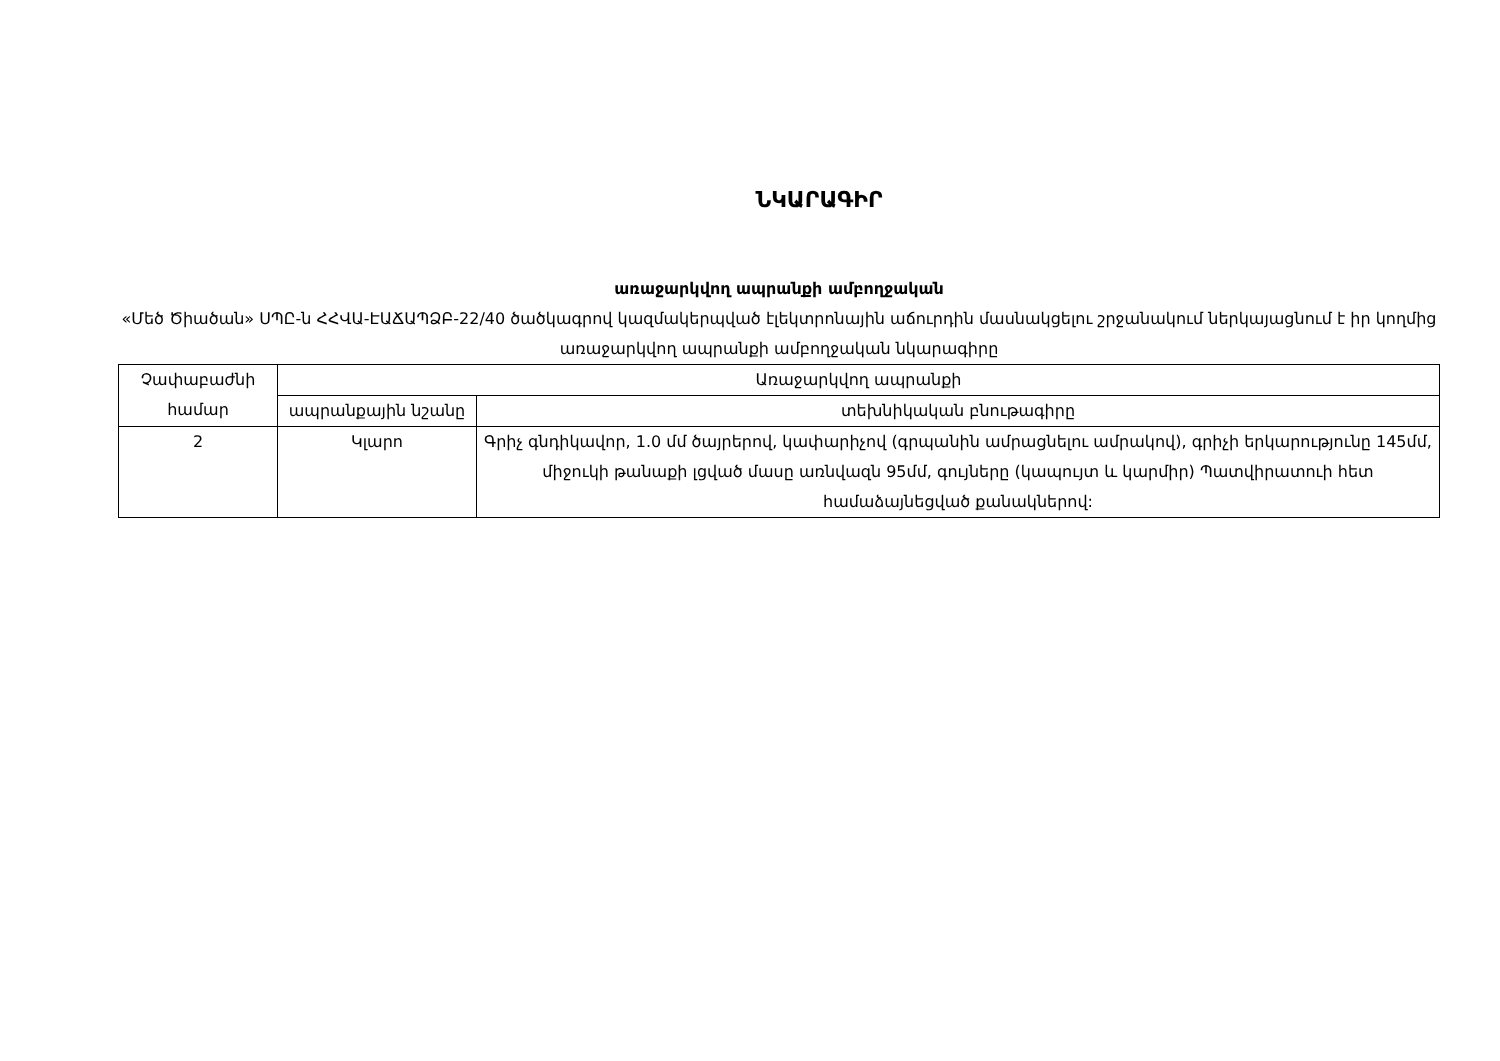ՆԿԱՐԱԳԻՐ
առաջարկվող ապրանքի ամբողջական
«Մեծ Ծիածան» ՍՊԸ-ն ՀՀՎԱ-ԷԱՃԱՊՁԲ-22/40 ծածկագրով կազմակերպված էլեկտրոնային աճուրդին մասնակցելու շրջանակում ներկայացնում է իր կողմից առաջարկվող ապրանքի ամբողջական նկարագիրը
| Չափաբաժնի համար | Առաջարկվող ապրանքի | |
| | ապրանքային նշանը | տեխնիկական բնութագիրը |
| 2 | Կլարո | Գրիչ գնդիկավոր, 1.0 մմ ծայրերով, կափարիչով (գրպանին ամրացնելու ամրակով), գրիչի երկարությունը 145մմ, միջուկի թանաքի լցված մասը առնվազն 95մմ, գույները (կապույտ և կարմիր) Պատվիրատուի հետ համաձայնեցված քանակներով: |